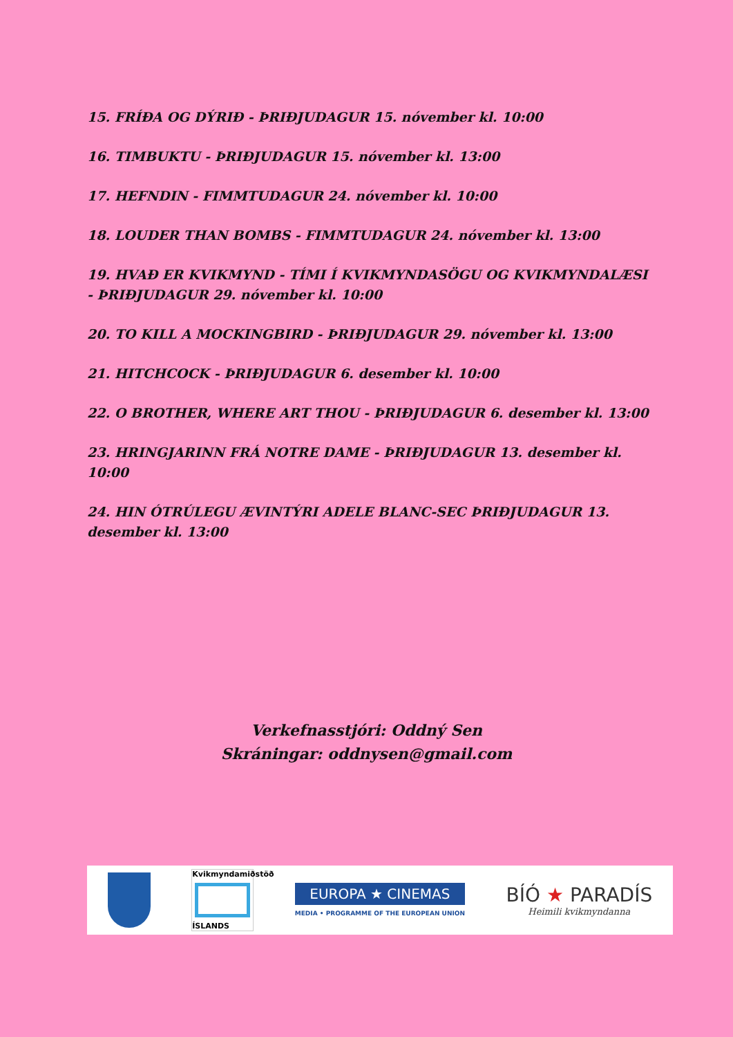15. FRÍÐA OG DÝRIÐ - ÞRIÐJUDAGUR 15. nóvember kl. 10:00
16. TIMBUKTU - ÞRIÐJUDAGUR 15. nóvember kl. 13:00
17. HEFNDIN - FIMMTUDAGUR 24. nóvember kl. 10:00
18. LOUDER THAN BOMBS - FIMMTUDAGUR 24. nóvember kl. 13:00
19. HVAÐ ER KVIKMYND - TÍMI Í KVIKMYNDASÖGU OG KVIKMYNDALÆSI - ÞRIÐJUDAGUR 29. nóvember kl. 10:00
20. TO KILL A MOCKINGBIRD - ÞRIÐJUDAGUR 29. nóvember kl. 13:00
21. HITCHCOCK - ÞRIÐJUDAGUR 6. desember kl. 10:00
22. O BROTHER, WHERE ART THOU - ÞRIÐJUDAGUR 6. desember kl. 13:00
23. HRINGJARINN FRÁ NOTRE DAME - ÞRIÐJUDAGUR 13. desember kl. 10:00
24. HIN ÓTRÚLEGU ÆVINTÝRI ADELE BLANC-SEC ÞRIÐJUDAGUR 13. desember kl. 13:00
Verkefnasstjóri: Oddný Sen
Skráningar: oddnysen@gmail.com
Kvikmyndamiðstöð
ÍSLANDS
EUROPA ★ CINEMAS
MEDIA • PROGRAMME OF THE EUROPEAN UNION
BÍÓ ★ PARADÍS
Heimili kvikmyndanna